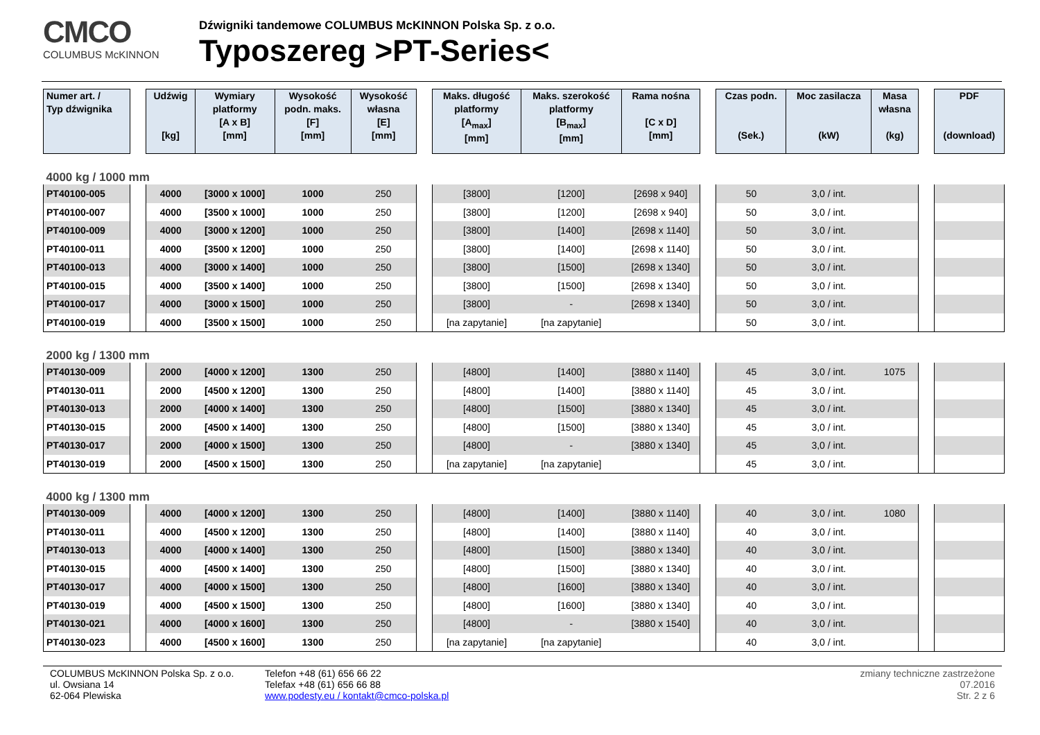CMCO
COLUMBUS McKINNON
Dźwigniki tandemowe COLUMBUS McKINNON Polska Sp. z o.o.
Typoszereg >PT-Series<
| Numer art. / Typ dźwignika | | Udźwig [kg] | Wymiary platformy [A x B] [mm] | Wysokość podn. maks. [F] [mm] | Wysokość własna [E] [mm] | | Maks. długość platformy [A<sub>max</sub>] [mm] | Maks. szerokość platformy [B<sub>max</sub>] [mm] | Rama nośna [C x D] [mm] | | Czas podn. (Sek.) | Moc zasilacza (kW) | Masa własna (kg) | | PDF (download) |
| 4000 kg / 1000 mm | | | | | | | | | | | | | | | |
| PT40100-005 | | 4000 | [3000 x 1000] | 1000 | 250 | | [3800] | [1200] | [2698 x 940] | | 50 | 3,0 / int. | | | |
| PT40100-007 | | 4000 | [3500 x 1000] | 1000 | 250 | | [3800] | [1200] | [2698 x 940] | | 50 | 3,0 / int. | | | |
| PT40100-009 | | 4000 | [3000 x 1200] | 1000 | 250 | | [3800] | [1400] | [2698 x 1140] | | 50 | 3,0 / int. | | | |
| PT40100-011 | | 4000 | [3500 x 1200] | 1000 | 250 | | [3800] | [1400] | [2698 x 1140] | | 50 | 3,0 / int. | | | |
| PT40100-013 | | 4000 | [3000 x 1400] | 1000 | 250 | | [3800] | [1500] | [2698 x 1340] | | 50 | 3,0 / int. | | | |
| PT40100-015 | | 4000 | [3500 x 1400] | 1000 | 250 | | [3800] | [1500] | [2698 x 1340] | | 50 | 3,0 / int. | | | |
| PT40100-017 | | 4000 | [3000 x 1500] | 1000 | 250 | | [3800] | - | [2698 x 1340] | | 50 | 3,0 / int. | | | |
| PT40100-019 | | 4000 | [3500 x 1500] | 1000 | 250 | | [na zapytanie] | [na zapytanie] | | | 50 | 3,0 / int. | | | |
| 2000 kg / 1300 mm | | | | | | | | | | | | | | | |
| PT40130-009 | | 2000 | [4000 x 1200] | 1300 | 250 | | [4800] | [1400] | [3880 x 1140] | | 45 | 3,0 / int. | 1075 | | |
| PT40130-011 | | 2000 | [4500 x 1200] | 1300 | 250 | | [4800] | [1400] | [3880 x 1140] | | 45 | 3,0 / int. | | | |
| PT40130-013 | | 2000 | [4000 x 1400] | 1300 | 250 | | [4800] | [1500] | [3880 x 1340] | | 45 | 3,0 / int. | | | |
| PT40130-015 | | 2000 | [4500 x 1400] | 1300 | 250 | | [4800] | [1500] | [3880 x 1340] | | 45 | 3,0 / int. | | | |
| PT40130-017 | | 2000 | [4000 x 1500] | 1300 | 250 | | [4800] | - | [3880 x 1340] | | 45 | 3,0 / int. | | | |
| PT40130-019 | | 2000 | [4500 x 1500] | 1300 | 250 | | [na zapytanie] | [na zapytanie] | | | 45 | 3,0 / int. | | | |
| 4000 kg / 1300 mm | | | | | | | | | | | | | | | |
| PT40130-009 | | 4000 | [4000 x 1200] | 1300 | 250 | | [4800] | [1400] | [3880 x 1140] | | 40 | 3,0 / int. | 1080 | | |
| PT40130-011 | | 4000 | [4500 x 1200] | 1300 | 250 | | [4800] | [1400] | [3880 x 1140] | | 40 | 3,0 / int. | | | |
| PT40130-013 | | 4000 | [4000 x 1400] | 1300 | 250 | | [4800] | [1500] | [3880 x 1340] | | 40 | 3,0 / int. | | | |
| PT40130-015 | | 4000 | [4500 x 1400] | 1300 | 250 | | [4800] | [1500] | [3880 x 1340] | | 40 | 3,0 / int. | | | |
| PT40130-017 | | 4000 | [4000 x 1500] | 1300 | 250 | | [4800] | [1600] | [3880 x 1340] | | 40 | 3,0 / int. | | | |
| PT40130-019 | | 4000 | [4500 x 1500] | 1300 | 250 | | [4800] | [1600] | [3880 x 1340] | | 40 | 3,0 / int. | | | |
| PT40130-021 | | 4000 | [4000 x 1600] | 1300 | 250 | | [4800] | - | [3880 x 1540] | | 40 | 3,0 / int. | | | |
| PT40130-023 | | 4000 | [4500 x 1600] | 1300 | 250 | | [na zapytanie] | [na zapytanie] | | | 40 | 3,0 / int. | | | |
COLUMBUS McKINNON Polska Sp. z o.o.
ul. Owsiana 14
62-064 Plewiska
Telefon +48 (61) 656 66 22
Telefax +48 (61) 656 66 88
www.podesty.eu / kontakt@cmco-polska.pl
zmiany techniczne zastrzeżone
07.2016
Str. 2 z 6